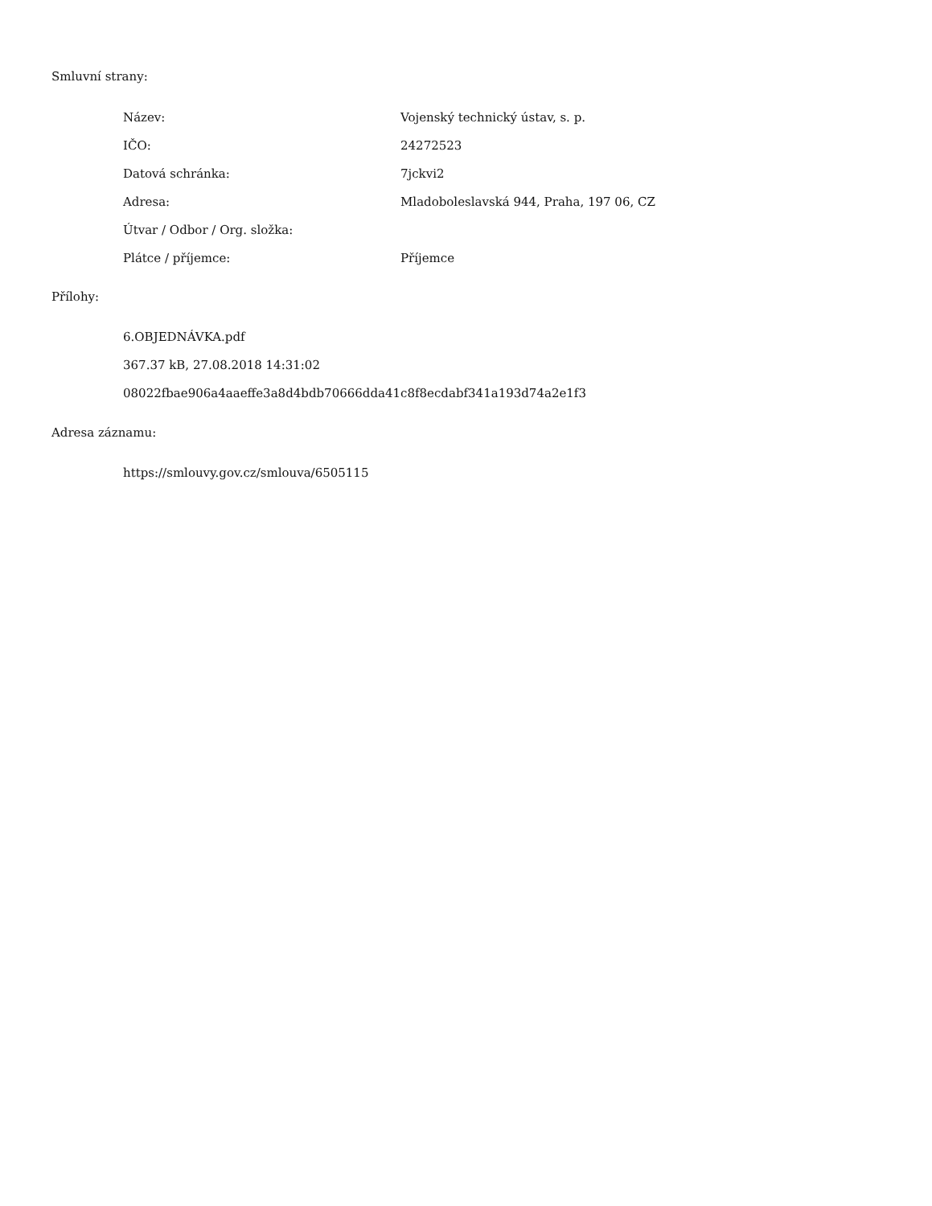Smluvní strany:
| Název: | Vojenský technický ústav, s. p. |
| IČO: | 24272523 |
| Datová schránka: | 7jckvi2 |
| Adresa: | Mladoboleslavská 944, Praha, 197 06, CZ |
| Útvar / Odbor / Org. složka: | |
| Plátce / příjemce: | Příjemce |
Přílohy:
6.OBJEDNÁVKA.pdf
367.37 kB, 27.08.2018 14:31:02
08022fbae906a4aaeffe3a8d4bdb70666dda41c8f8ecdabf341a193d74a2e1f3
Adresa záznamu:
https://smlouvy.gov.cz/smlouva/6505115